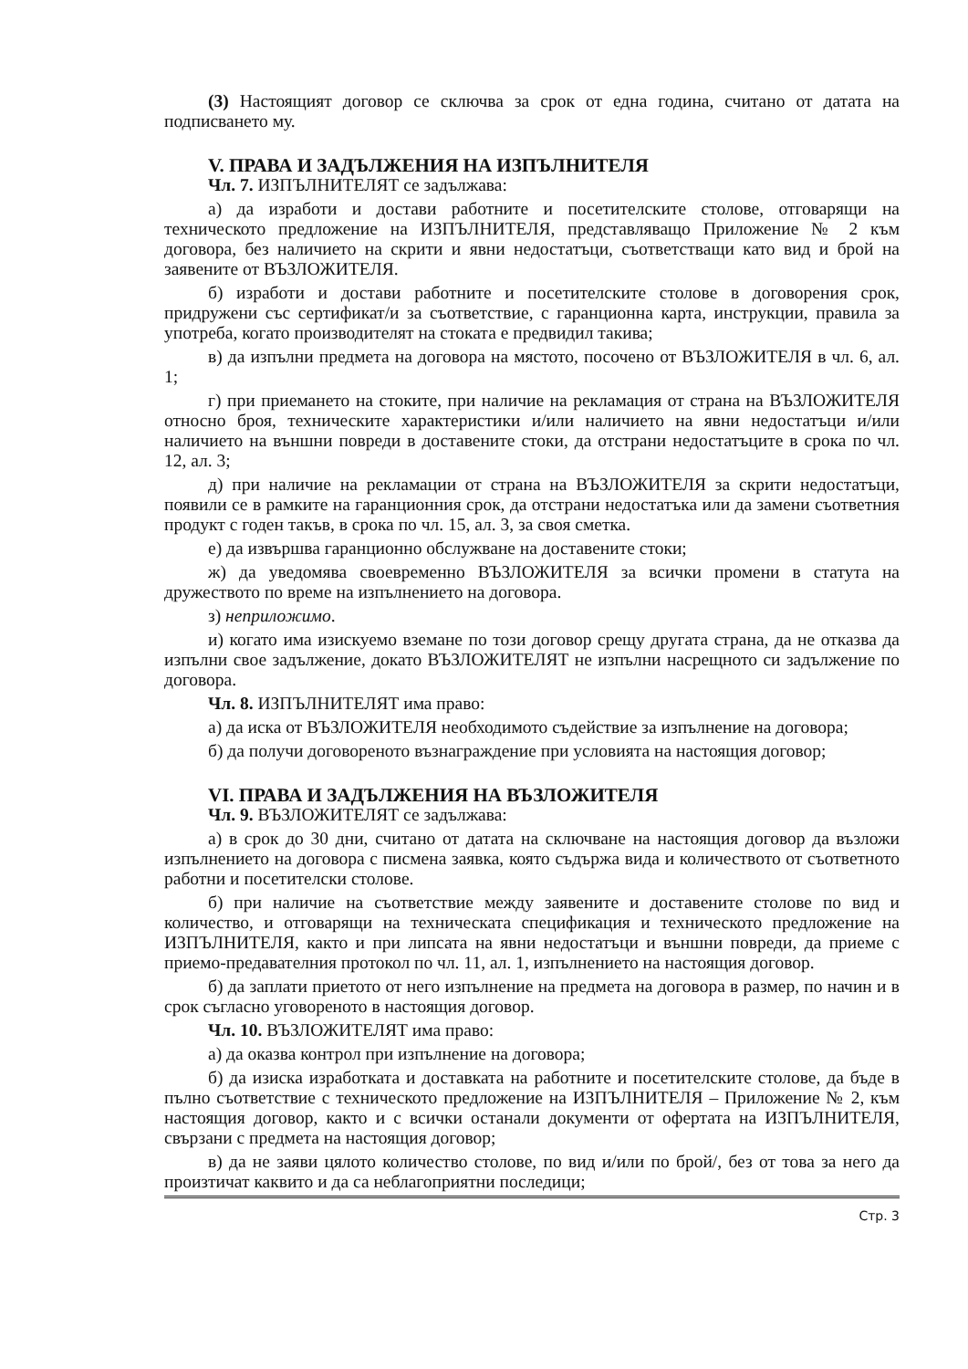(3) Настоящият договор се сключва за срок от една година, считано от датата на подписването му.
V. ПРАВА И ЗАДЪЛЖЕНИЯ НА ИЗПЪЛНИТЕЛЯ
Чл. 7. ИЗПЪЛНИТЕЛЯТ се задължава:
а) да изработи и достави работните и посетителските столове, отговарящи на техническото предложение на ИЗПЪЛНИТЕЛЯ, представляващо Приложение № 2 към договора, без наличието на скрити и явни недостатъци, съответстващи като вид и брой на заявените от ВЪЗЛОЖИТЕЛЯ.
б) изработи и достави работните и посетителските столове в договорения срок, придружени със сертификат/и за съответствие, с гаранционна карта, инструкции, правила за употреба, когато производителят на стоката е предвидил такива;
в) да изпълни предмета на договора на мястото, посочено от ВЪЗЛОЖИТЕЛЯ в чл. 6, ал. 1;
г) при приемането на стоките, при наличие на рекламация от страна на ВЪЗЛОЖИТЕЛЯ относно броя, техническите характеристики и/или наличието на явни недостатъци и/или наличието на външни повреди в доставените стоки, да отстрани недостатъците в срока по чл. 12, ал. 3;
д) при наличие на рекламации от страна на ВЪЗЛОЖИТЕЛЯ за скрити недостатъци, появили се в рамките на гаранционния срок, да отстрани недостатъка или да замени съответния продукт с годен такъв, в срока по чл. 15, ал. 3, за своя сметка.
е) да извършва гаранционно обслужване на доставените стоки;
ж) да уведомява своевременно ВЪЗЛОЖИТЕЛЯ за всички промени в статута на дружеството по време на изпълнението на договора.
з) неприложимо.
и) когато има изискуемо вземане по този договор срещу другата страна, да не отказва да изпълни свое задължение, докато ВЪЗЛОЖИТЕЛЯТ не изпълни насрещното си задължение по договора.
Чл. 8. ИЗПЪЛНИТЕЛЯТ има право:
а) да иска от ВЪЗЛОЖИТЕЛЯ необходимото съдействие за изпълнение на договора;
б) да получи договореното възнаграждение при условията на настоящия договор;
VI. ПРАВА И ЗАДЪЛЖЕНИЯ НА ВЪЗЛОЖИТЕЛЯ
Чл. 9. ВЪЗЛОЖИТЕЛЯТ се задължава:
а) в срок до 30 дни, считано от датата на сключване на настоящия договор да възложи изпълнението на договора с писмена заявка, която съдържа вида и количеството от съответното работни и посетителски столове.
б) при наличие на съответствие между заявените и доставените столове по вид и количество, и отговарящи на техническата спецификация и техническото предложение на ИЗПЪЛНИТЕЛЯ, както и при липсата на явни недостатъци и външни повреди, да приеме с приемо-предавателния протокол по чл. 11, ал. 1, изпълнението на настоящия договор.
б) да заплати приетото от него изпълнение на предмета на договора в размер, по начин и в срок съгласно уговореното в настоящия договор.
Чл. 10. ВЪЗЛОЖИТЕЛЯТ има право:
а) да оказва контрол при изпълнение на договора;
б) да изиска изработката и доставката на работните и посетителските столове, да бъде в пълно съответствие с техническото предложение на ИЗПЪЛНИТЕЛЯ – Приложение № 2, към настоящия договор, както и с всички останали документи от офертата на ИЗПЪЛНИТЕЛЯ, свързани с предмета на настоящия договор;
в) да не заяви цялото количество столове, по вид и/или по брой/, без от това за него да произтичат каквито и да са неблагоприятни последици;
Стр. 3